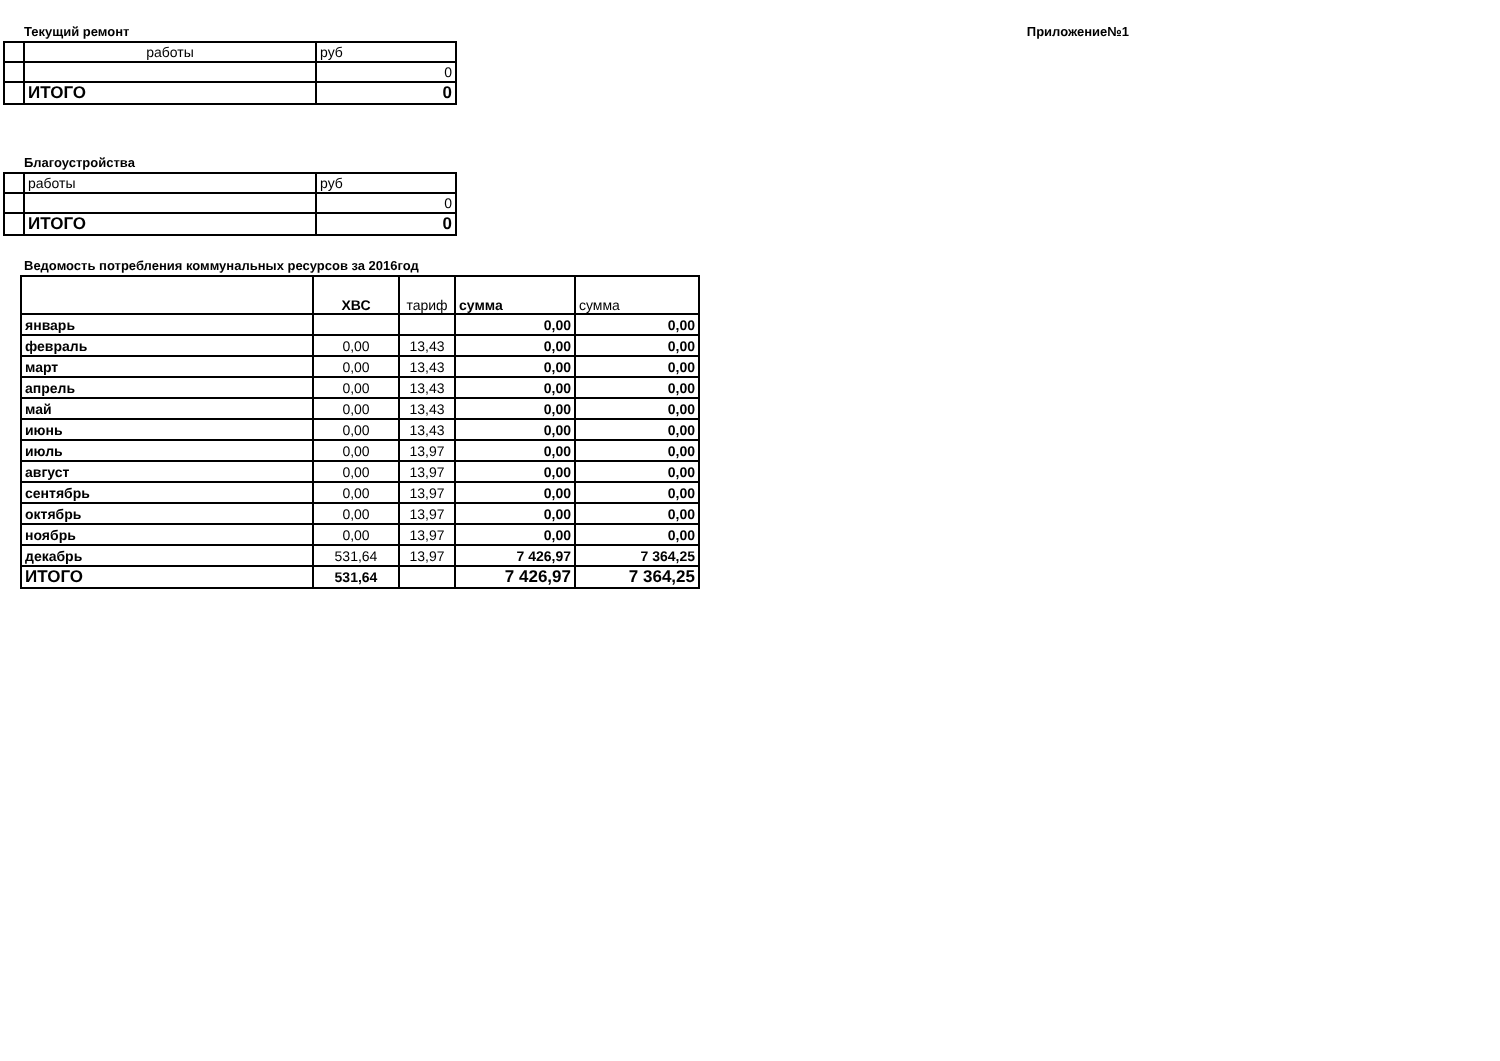Текущий ремонт Приложение№1
| | работы | руб |
| | | 0 |
| | ИТОГО | 0 |
Благоустройства
| | работы | руб |
| | | 0 |
| | ИТОГО | 0 |
Ведомость потребления коммунальных ресурсов за 2016год
| | ХВС | тариф | сумма | сумма |
| --- | --- | --- | --- | --- |
| январь | | | 0,00 | 0,00 |
| февраль | 0,00 | 13,43 | 0,00 | 0,00 |
| март | 0,00 | 13,43 | 0,00 | 0,00 |
| апрель | 0,00 | 13,43 | 0,00 | 0,00 |
| май | 0,00 | 13,43 | 0,00 | 0,00 |
| июнь | 0,00 | 13,43 | 0,00 | 0,00 |
| июль | 0,00 | 13,97 | 0,00 | 0,00 |
| август | 0,00 | 13,97 | 0,00 | 0,00 |
| сентябрь | 0,00 | 13,97 | 0,00 | 0,00 |
| октябрь | 0,00 | 13,97 | 0,00 | 0,00 |
| ноябрь | 0,00 | 13,97 | 0,00 | 0,00 |
| декабрь | 531,64 | 13,97 | 7 426,97 | 7 364,25 |
| ИТОГО | 531,64 | | 7 426,97 | 7 364,25 |